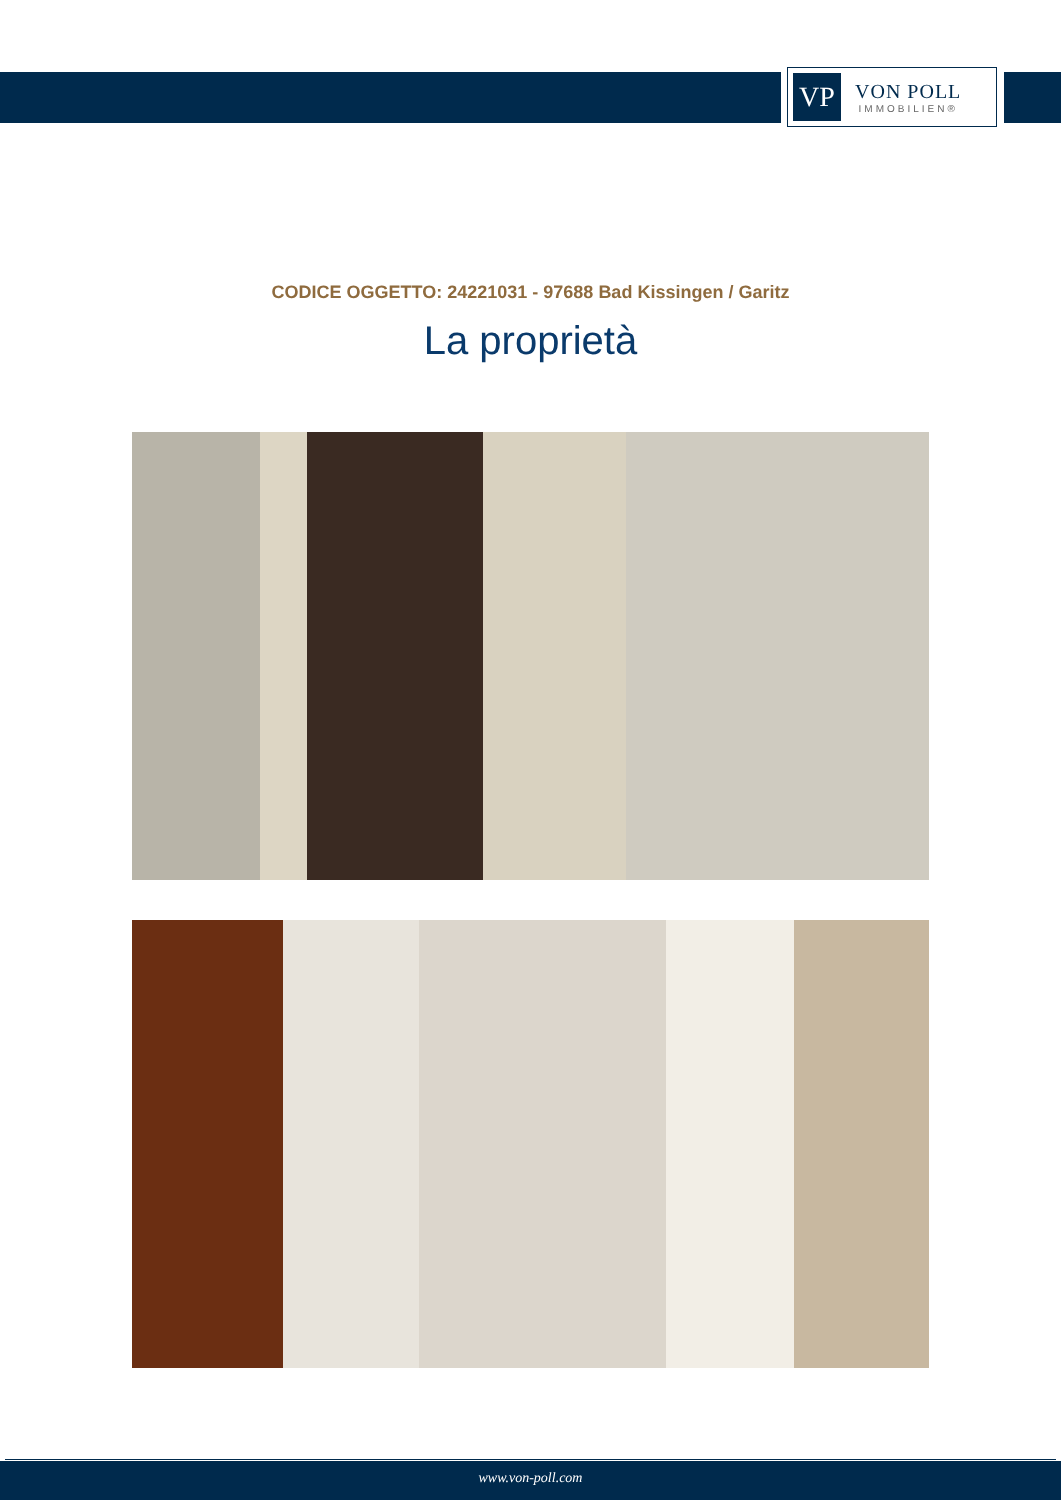VP
VON POLL
IMMOBILIEN®
CODICE OGGETTO: 24221031 - 97688 Bad Kissingen / Garitz
La proprietà
www.von-poll.com